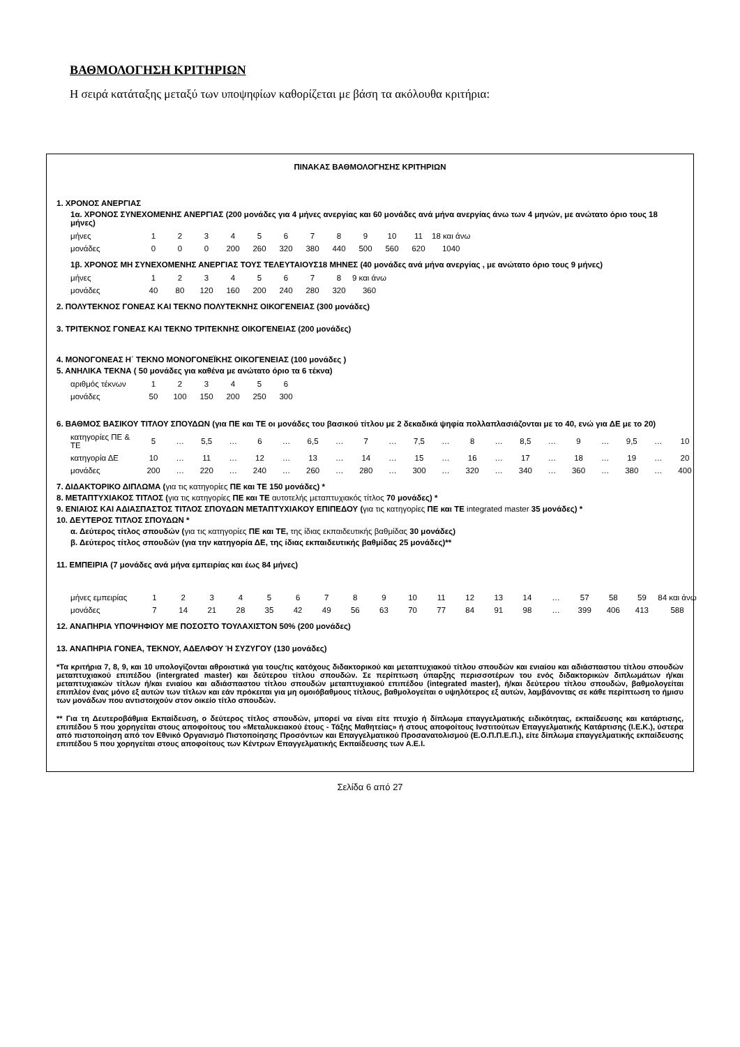ΒΑΘΜΟΛΟΓΗΣΗ ΚΡΙΤΗΡΙΩΝ
Η σειρά κατάταξης μεταξύ των υποψηφίων καθορίζεται με βάση τα ακόλουθα κριτήρια:
ΠΙΝΑΚΑΣ ΒΑΘΜΟΛΟΓΗΣΗΣ ΚΡΙΤΗΡΙΩΝ
1. ΧΡΟΝΟΣ ΑΝΕΡΓΙΑΣ
1α. ΧΡΟΝΟΣ ΣΥΝΕΧΟΜΕΝΗΣ ΑΝΕΡΓΙΑΣ (200 μονάδες για 4 μήνες ανεργίας και 60 μονάδες ανά μήνα ανεργίας άνω των 4 μηνών, με ανώτατο όριο τους 18 μήνες)
| μήνες | 1 | 2 | 3 | 4 | 5 | 6 | 7 | 8 | 9 | 10 | 11 | 18 και άνω |
| μονάδες | 0 | 0 | 0 | 200 | 260 | 320 | 380 | 440 | 500 | 560 | 620 | 1040 |
1β. ΧΡΟΝΟΣ ΜΗ ΣΥΝΕΧΟΜΕΝΗΣ ΑΝΕΡΓΙΑΣ ΤΟΥΣ ΤΕΛΕΥΤΑΙΟΥΣ18 ΜΗΝΕΣ (40 μονάδες ανά μήνα ανεργίας , με ανώτατο όριο τους 9 μήνες)
| μήνες | 1 | 2 | 3 | 4 | 5 | 6 | 7 | 8 | 9 και άνω |
| μονάδες | 40 | 80 | 120 | 160 | 200 | 240 | 280 | 320 | 360 |
2. ΠΟΛΥΤΕΚΝΟΣ ΓΟΝΕΑΣ ΚΑΙ ΤΕΚΝΟ ΠΟΛΥΤΕΚΝΗΣ ΟΙΚΟΓΕΝΕΙΑΣ (300 μονάδες)
3. ΤΡΙΤΕΚΝΟΣ ΓΟΝΕΑΣ ΚΑΙ ΤΕΚΝΟ ΤΡΙΤΕΚΝΗΣ ΟΙΚΟΓΕΝΕΙΑΣ (200 μονάδες)
4. ΜΟΝΟΓΟΝΕΑΣ Η΄ ΤΕΚΝΟ ΜΟΝΟΓΟΝΕΪΚΗΣ ΟΙΚΟΓΕΝΕΙΑΣ (100 μονάδες )
5. ΑΝΗΛΙΚΑ ΤΕΚΝΑ ( 50 μονάδες για καθένα με ανώτατο όριο τα 6 τέκνα)
| αριθμός τέκνων | 1 | 2 | 3 | 4 | 5 | 6 |
| μονάδες | 50 | 100 | 150 | 200 | 250 | 300 |
6. ΒΑΘΜΟΣ ΒΑΣΙΚΟΥ ΤΙΤΛΟΥ ΣΠΟΥΔΩΝ (για ΠΕ και ΤΕ οι μονάδες του βασικού τίτλου με 2 δεκαδικά ψηφία πολλαπλασιάζονται με το 40, ενώ για ΔΕ με το 20)
| κατηγορίες ΠΕ & ΤΕ | 5 | … | 5,5 | … | 6 | … | 6,5 | … | 7 | … | 7,5 | … | 8 | … | 8,5 | … | 9 | … | 9,5 | … | 10 |
| κατηγορία ΔΕ | 10 | … | 11 | … | 12 | … | 13 | … | 14 | … | 15 | … | 16 | … | 17 | … | 18 | … | 19 | … | 20 |
| μονάδες | 200 | … | 220 | … | 240 | … | 260 | … | 280 | … | 300 | … | 320 | … | 340 | … | 360 | … | 380 | … | 400 |
7. ΔΙΔΑΚΤΟΡΙΚΟ ΔΙΠΛΩΜΑ (για τις κατηγορίες ΠΕ και ΤΕ 150 μονάδες) *
8. ΜΕΤΑΠΤΥΧΙΑΚΟΣ ΤΙΤΛΟΣ (για τις κατηγορίες ΠΕ και ΤΕ αυτοτελής μεταπτυχιακός τίτλος 70 μονάδες) *
9. ΕΝΙΑΙΟΣ ΚΑΙ ΑΔΙΑΣΠΑΣΤΟΣ ΤΙΤΛΟΣ ΣΠΟΥΔΩΝ ΜΕΤΑΠΤΥΧΙΑΚΟΥ ΕΠΙΠΕΔΟΥ (για τις κατηγορίες ΠΕ και ΤΕ integrated master 35 μονάδες) *
10. ΔΕΥΤΕΡΟΣ ΤΙΤΛΟΣ ΣΠΟΥΔΩΝ *
α. Δεύτερος τίτλος σπουδών (για τις κατηγορίες ΠΕ και ΤΕ, της ίδιας εκπαιδευτικής βαθμίδας 30 μονάδες)
β. Δεύτερος τίτλος σπουδών (για την κατηγορία ΔΕ, της ίδιας εκπαιδευτικής βαθμίδας 25 μονάδες)**
11. ΕΜΠΕΙΡΙΑ (7 μονάδες ανά μήνα εμπειρίας και έως 84 μήνες)
| μήνες εμπειρίας | 1 | 2 | 3 | 4 | 5 | 6 | 7 | 8 | 9 | 10 | 11 | 12 | 13 | 14 | … | 57 | 58 | 59 | 84 και άνω |
| μονάδες | 7 | 14 | 21 | 28 | 35 | 42 | 49 | 56 | 63 | 70 | 77 | 84 | 91 | 98 | … | 399 | 406 | 413 | 588 |
12. ΑΝΑΠΗΡΙΑ ΥΠΟΨΗΦΙΟΥ ΜΕ ΠΟΣΟΣΤΟ ΤΟΥΛΑΧΙΣΤΟΝ 50% (200 μονάδες)
13. ΑΝΑΠΗΡΙΑ ΓΟΝΕΑ, ΤΕΚΝΟΥ, ΑΔΕΛΦΟΥ Ή ΣΥΖΥΓΟΥ (130 μονάδες)
*Τα κριτήρια 7, 8, 9, και 10 υπολογίζονται αθροιστικά για τους/τις κατόχους διδακτορικού και μεταπτυχιακού τίτλου σπουδών και ενιαίου και αδιάσπαστου τίτλου σπουδών μεταπτυχιακού επιπέδου (intergrated master) και δεύτερου τίτλου σπουδών. Σε περίπτωση ύπαρξης περισσοτέρων του ενός διδακτορικών διπλωμάτων ή/και μεταπτυχιακών τίτλων ή/και ενιαίου και αδιάσπαστου τίτλου σπουδών μεταπτυχιακού επιπέδου (integrated master), ή/και δεύτερου τίτλου σπουδών, βαθμολογείται επιπλέον ένας μόνο εξ αυτών των τίτλων και εάν πρόκειται για μη ομοιόβαθμους τίτλους, βαθμολογείται ο υψηλότερος εξ αυτών, λαμβάνοντας σε κάθε περίπτωση το ήμισυ των μονάδων που αντιστοιχούν στον οικείο τίτλο σπουδών.
** Για τη Δευτεροβάθμια Εκπαίδευση, ο δεύτερος τίτλος σπουδών, μπορεί να είναι είτε πτυχίο ή δίπλωμα επαγγελματικής ειδικότητας, εκπαίδευσης και κατάρτισης, επιπέδου 5 που χορηγείται στους αποφοίτους του «Μεταλυκειακού έτους - Τάξης Μαθητείας» ή στους αποφοίτους Ινστιτούτων Επαγγελματικής Κατάρτισης (Ι.Ε.Κ.), ύστερα από πιστοποίηση από τον Εθνικό Οργανισμό Πιστοποίησης Προσόντων και Επαγγελματικού Προσανατολισμού (Ε.Ο.Π.Π.Ε.Π.), είτε δίπλωμα επαγγελματικής εκπαίδευσης επιπέδου 5 που χορηγείται στους αποφοίτους των Κέντρων Επαγγελματικής Εκπαίδευσης των Α.Ε.Ι.
Σελίδα 6 από 27